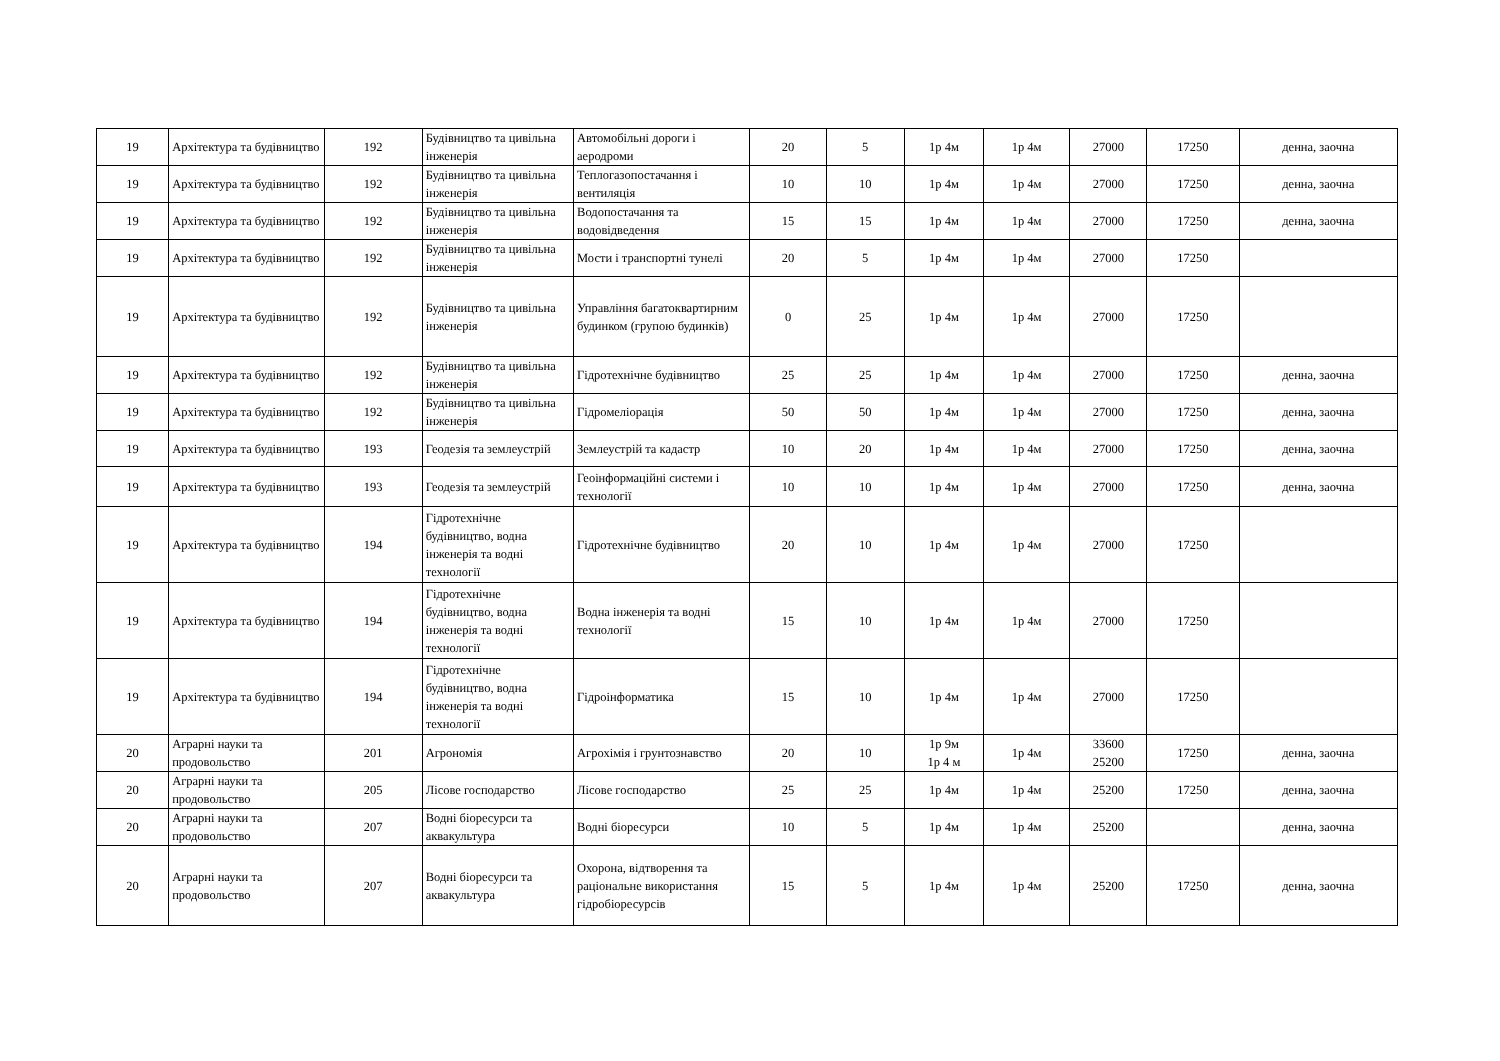| 19 | Архітектура та будівництво | 192 | Будівництво та цивільна інженерія | Автомобільні дороги і аеродроми | 20 | 5 | 1р 4м | 1р 4м | 27000 | 17250 | денна, заочна |
| 19 | Архітектура та будівництво | 192 | Будівництво та цивільна інженерія | Теплогазопостачання і вентиляція | 10 | 10 | 1р 4м | 1р 4м | 27000 | 17250 | денна, заочна |
| 19 | Архітектура та будівництво | 192 | Будівництво та цивільна інженерія | Водопостачання та водовідведення | 15 | 15 | 1р 4м | 1р 4м | 27000 | 17250 | денна, заочна |
| 19 | Архітектура та будівництво | 192 | Будівництво та цивільна інженерія | Мости і транспортні тунелі | 20 | 5 | 1р 4м | 1р 4м | 27000 | 17250 | |
| 19 | Архітектура та будівництво | 192 | Будівництво та цивільна інженерія | Управління багатоквартирним будинком (групою будинків) | 0 | 25 | 1р 4м | 1р 4м | 27000 | 17250 | |
| 19 | Архітектура та будівництво | 192 | Будівництво та цивільна інженерія | Гідротехнічне будівництво | 25 | 25 | 1р 4м | 1р 4м | 27000 | 17250 | денна, заочна |
| 19 | Архітектура та будівництво | 192 | Будівництво та цивільна інженерія | Гідромеліорація | 50 | 50 | 1р 4м | 1р 4м | 27000 | 17250 | денна, заочна |
| 19 | Архітектура та будівництво | 193 | Геодезія та землеустрій | Землеустрій та кадастр | 10 | 20 | 1р 4м | 1р 4м | 27000 | 17250 | денна, заочна |
| 19 | Архітектура та будівництво | 193 | Геодезія та землеустрій | Геоінформаційні системи і технології | 10 | 10 | 1р 4м | 1р 4м | 27000 | 17250 | денна, заочна |
| 19 | Архітектура та будівництво | 194 | Гідротехнічне будівництво, водна інженерія та водні технології | Гідротехнічне будівництво | 20 | 10 | 1р 4м | 1р 4м | 27000 | 17250 | |
| 19 | Архітектура та будівництво | 194 | Гідротехнічне будівництво, водна інженерія та водні технології | Водна інженерія та водні технології | 15 | 10 | 1р 4м | 1р 4м | 27000 | 17250 | |
| 19 | Архітектура та будівництво | 194 | Гідротехнічне будівництво, водна інженерія та водні технології | Гідроінформатика | 15 | 10 | 1р 4м | 1р 4м | 27000 | 17250 | |
| 20 | Аграрні науки та продовольство | 201 | Агрономія | Агрохімія і грунтознавство | 20 | 10 | 1р 9м 1р 4 м | 1р 4м | 33600 25200 | 17250 | денна, заочна |
| 20 | Аграрні науки та продовольство | 205 | Лісове господарство | Лісове господарство | 25 | 25 | 1р 4м | 1р 4м | 25200 | 17250 | денна, заочна |
| 20 | Аграрні науки та продовольство | 207 | Водні біоресурси та аквакультура | Водні біоресурси | 10 | 5 | 1р 4м | 1р 4м | 25200 | | денна, заочна |
| 20 | Аграрні науки та продовольство | 207 | Водні біоресурси та аквакультура | Охорона, відтворення та раціональне використання гідробіоресурсів | 15 | 5 | 1р 4м | 1р 4м | 25200 | 17250 | денна, заочна |